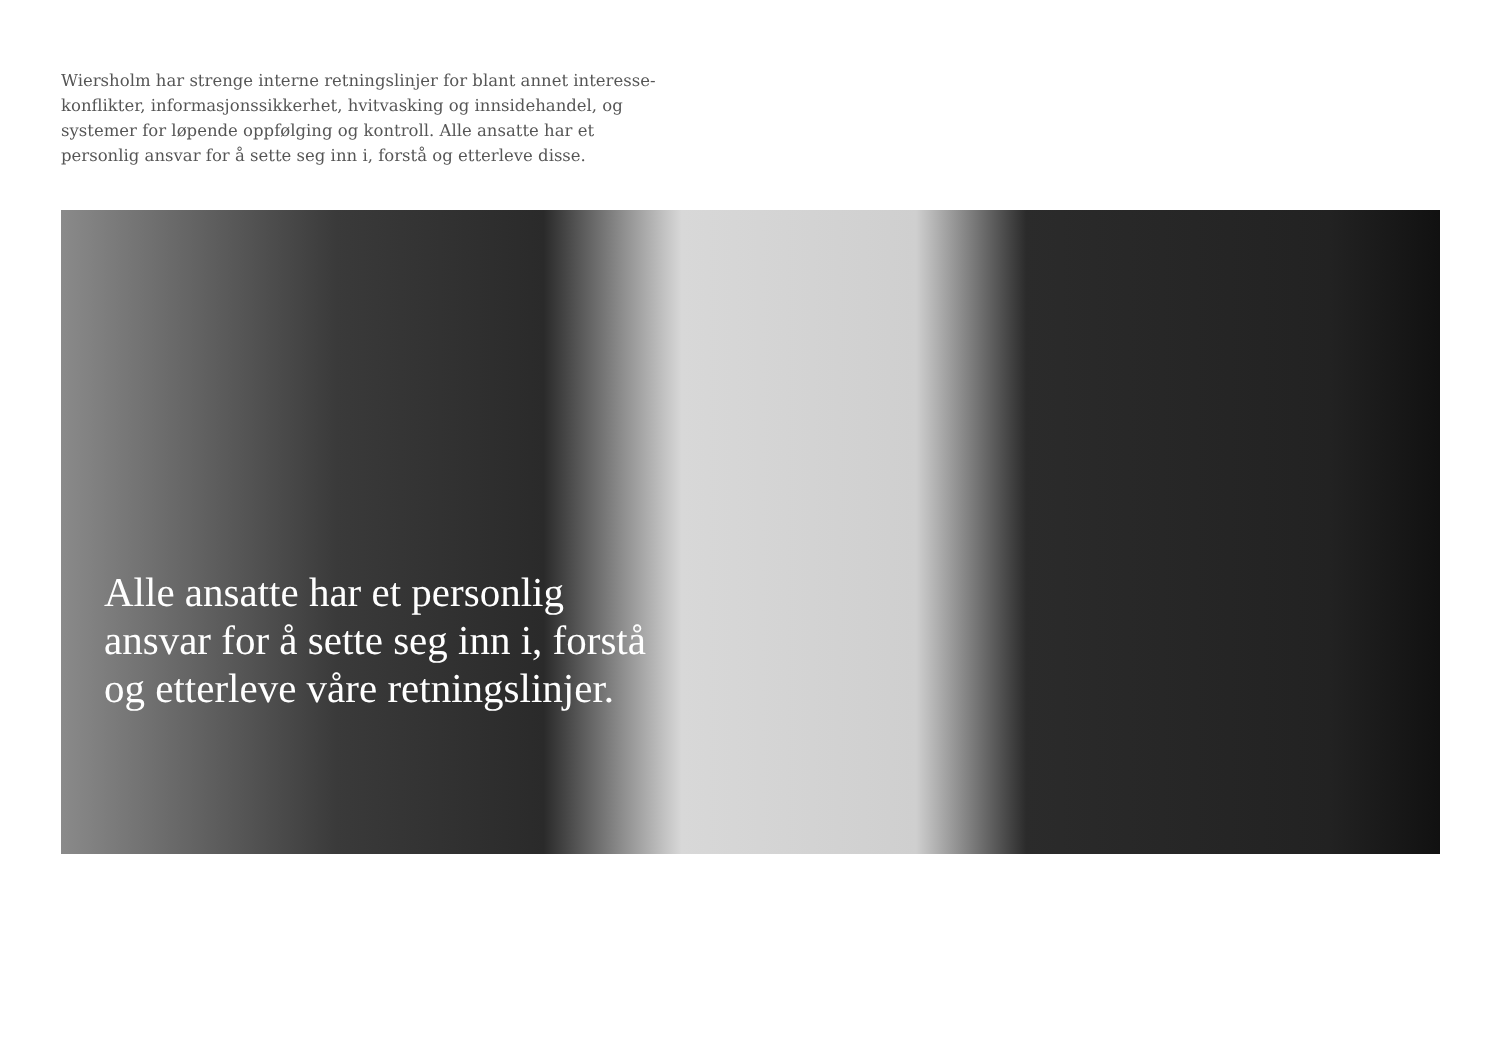Wiersholm har strenge interne retningslinjer for blant annet interesse-konflikter, informasjonssikkerhet, hvitvasking og innsidehandel, og systemer for løpende oppfølging og kontroll. Alle ansatte har et personlig ansvar for å sette seg inn i, forstå og etterleve disse.
Alle ansatte har et personlig ansvar for å sette seg inn i, forstå og etterleve våre retningslinjer.